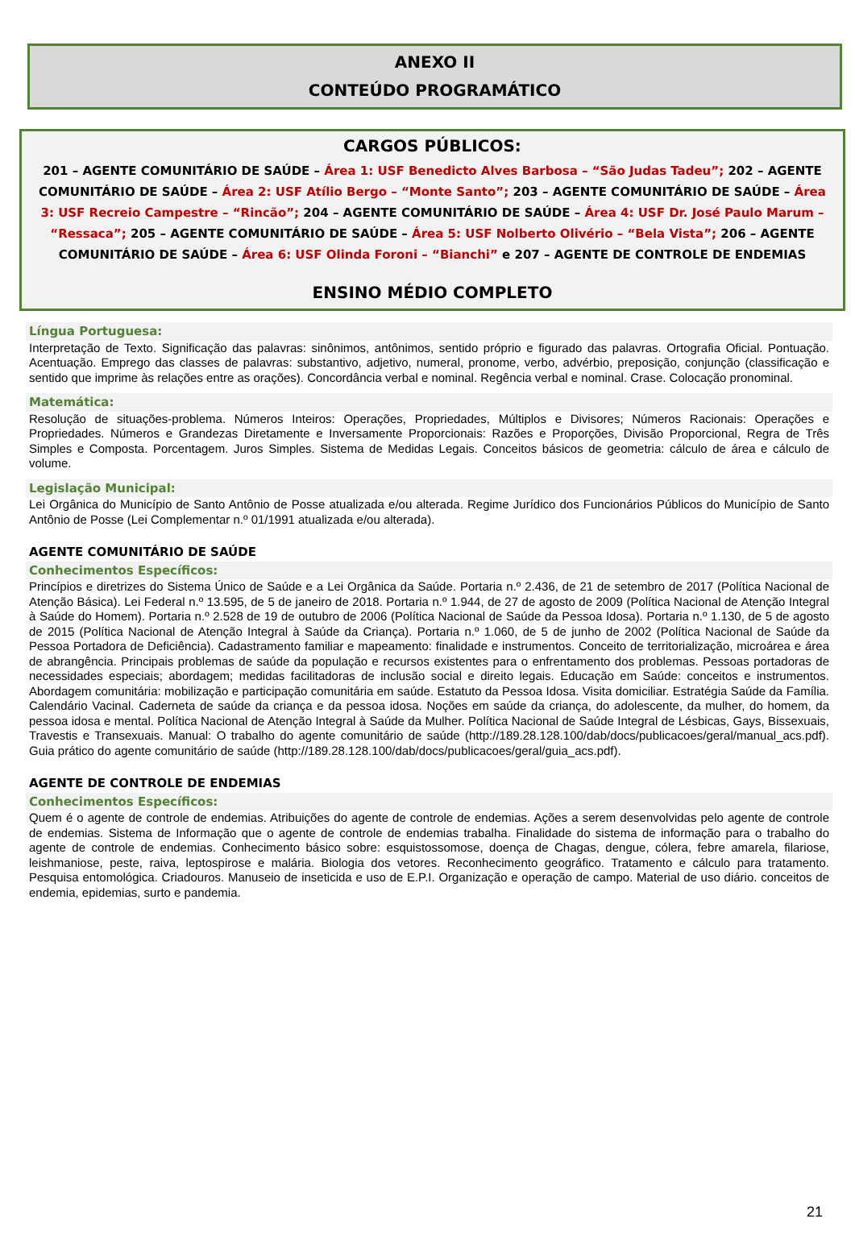ANEXO II
CONTEÚDO PROGRAMÁTICO
CARGOS PÚBLICOS:
201 – AGENTE COMUNITÁRIO DE SAÚDE – Área 1: USF Benedicto Alves Barbosa – “São Judas Tadeu”; 202 – AGENTE COMUNITÁRIO DE SAÚDE – Área 2: USF Atílio Bergo – “Monte Santo”; 203 – AGENTE COMUNITÁRIO DE SAÚDE – Área 3: USF Recreio Campestre – “Rincão”; 204 – AGENTE COMUNITÁRIO DE SAÚDE – Área 4: USF Dr. José Paulo Marum – “Ressaca”; 205 – AGENTE COMUNITÁRIO DE SAÚDE – Área 5: USF Nolberto Olivério – “Bela Vista”; 206 – AGENTE COMUNITÁRIO DE SAÚDE – Área 6: USF Olinda Foroni – “Bianchi” e 207 – AGENTE DE CONTROLE DE ENDEMIAS
ENSINO MÉDIO COMPLETO
Língua Portuguesa:
Interpretação de Texto. Significação das palavras: sinônimos, antônimos, sentido próprio e figurado das palavras. Ortografia Oficial. Pontuação. Acentuação. Emprego das classes de palavras: substantivo, adjetivo, numeral, pronome, verbo, advérbio, preposição, conjunção (classificação e sentido que imprime às relações entre as orações). Concordância verbal e nominal. Regência verbal e nominal. Crase. Colocação pronominal.
Matemática:
Resolução de situações-problema. Números Inteiros: Operações, Propriedades, Múltiplos e Divisores; Números Racionais: Operações e Propriedades. Números e Grandezas Diretamente e Inversamente Proporcionais: Razões e Proporções, Divisão Proporcional, Regra de Três Simples e Composta. Porcentagem. Juros Simples. Sistema de Medidas Legais. Conceitos básicos de geometria: cálculo de área e cálculo de volume.
Legislação Municipal:
Lei Orgânica do Município de Santo Antônio de Posse atualizada e/ou alterada. Regime Jurídico dos Funcionários Públicos do Município de Santo Antônio de Posse (Lei Complementar n.º 01/1991 atualizada e/ou alterada).
AGENTE COMUNITÁRIO DE SAÚDE
Conhecimentos Específicos:
Princípios e diretrizes do Sistema Único de Saúde e a Lei Orgânica da Saúde. Portaria n.º 2.436, de 21 de setembro de 2017 (Política Nacional de Atenção Básica). Lei Federal n.º 13.595, de 5 de janeiro de 2018. Portaria n.º 1.944, de 27 de agosto de 2009 (Política Nacional de Atenção Integral à Saúde do Homem). Portaria n.º 2.528 de 19 de outubro de 2006 (Política Nacional de Saúde da Pessoa Idosa). Portaria n.º 1.130, de 5 de agosto de 2015 (Política Nacional de Atenção Integral à Saúde da Criança). Portaria n.º 1.060, de 5 de junho de 2002 (Política Nacional de Saúde da Pessoa Portadora de Deficiência). Cadastramento familiar e mapeamento: finalidade e instrumentos. Conceito de territorialização, microárea e área de abrangência. Principais problemas de saúde da população e recursos existentes para o enfrentamento dos problemas. Pessoas portadoras de necessidades especiais; abordagem; medidas facilitadoras de inclusão social e direito legais. Educação em Saúde: conceitos e instrumentos. Abordagem comunitária: mobilização e participação comunitária em saúde. Estatuto da Pessoa Idosa. Visita domiciliar. Estratégia Saúde da Família. Calendário Vacinal. Caderneta de saúde da criança e da pessoa idosa. Noções em saúde da criança, do adolescente, da mulher, do homem, da pessoa idosa e mental. Política Nacional de Atenção Integral à Saúde da Mulher. Política Nacional de Saúde Integral de Lésbicas, Gays, Bissexuais, Travestis e Transexuais. Manual: O trabalho do agente comunitário de saúde (http://189.28.128.100/dab/docs/publicacoes/geral/manual_acs.pdf). Guia prático do agente comunitário de saúde (http://189.28.128.100/dab/docs/publicacoes/geral/guia_acs.pdf).
AGENTE DE CONTROLE DE ENDEMIAS
Conhecimentos Específicos:
Quem é o agente de controle de endemias. Atribuições do agente de controle de endemias. Ações a serem desenvolvidas pelo agente de controle de endemias. Sistema de Informação que o agente de controle de endemias trabalha. Finalidade do sistema de informação para o trabalho do agente de controle de endemias. Conhecimento básico sobre: esquistossomose, doença de Chagas, dengue, cólera, febre amarela, filariose, leishmaniose, peste, raiva, leptospirose e malária. Biologia dos vetores. Reconhecimento geográfico. Tratamento e cálculo para tratamento. Pesquisa entomológica. Criadouros. Manuseio de inseticida e uso de E.P.I. Organização e operação de campo. Material de uso diário. conceitos de endemia, epidemias, surto e pandemia.
21